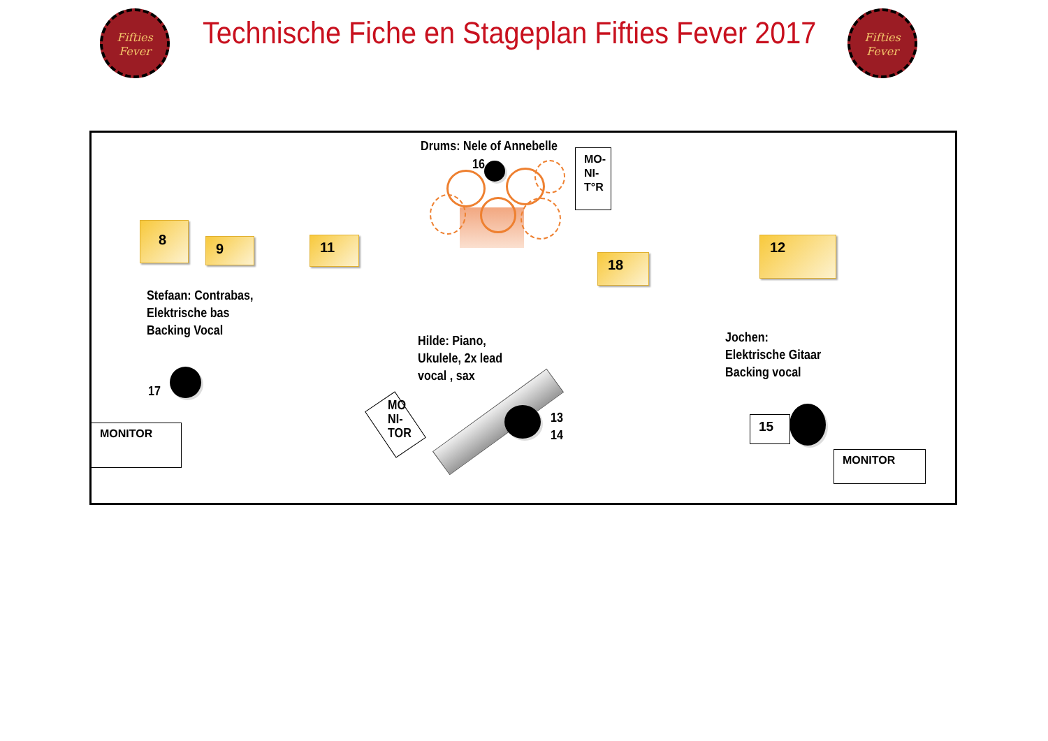Fifties
Fever
Technische Fiche en Stageplan Fifties Fever 2017
Fifties
Fever
Drums: Nele of Annebelle
16
MO-
NI-
T°R
8
9 11
18
12
Stefaan: Contrabas,
Elektrische bas
Backing Vocal
17
MONITOR
Hilde: Piano,
Ukulele, 2x lead
vocal , sax
MO
NI-
TOR
13
14
Jochen:
Elektrische Gitaar
Backing vocal
15
MONITOR